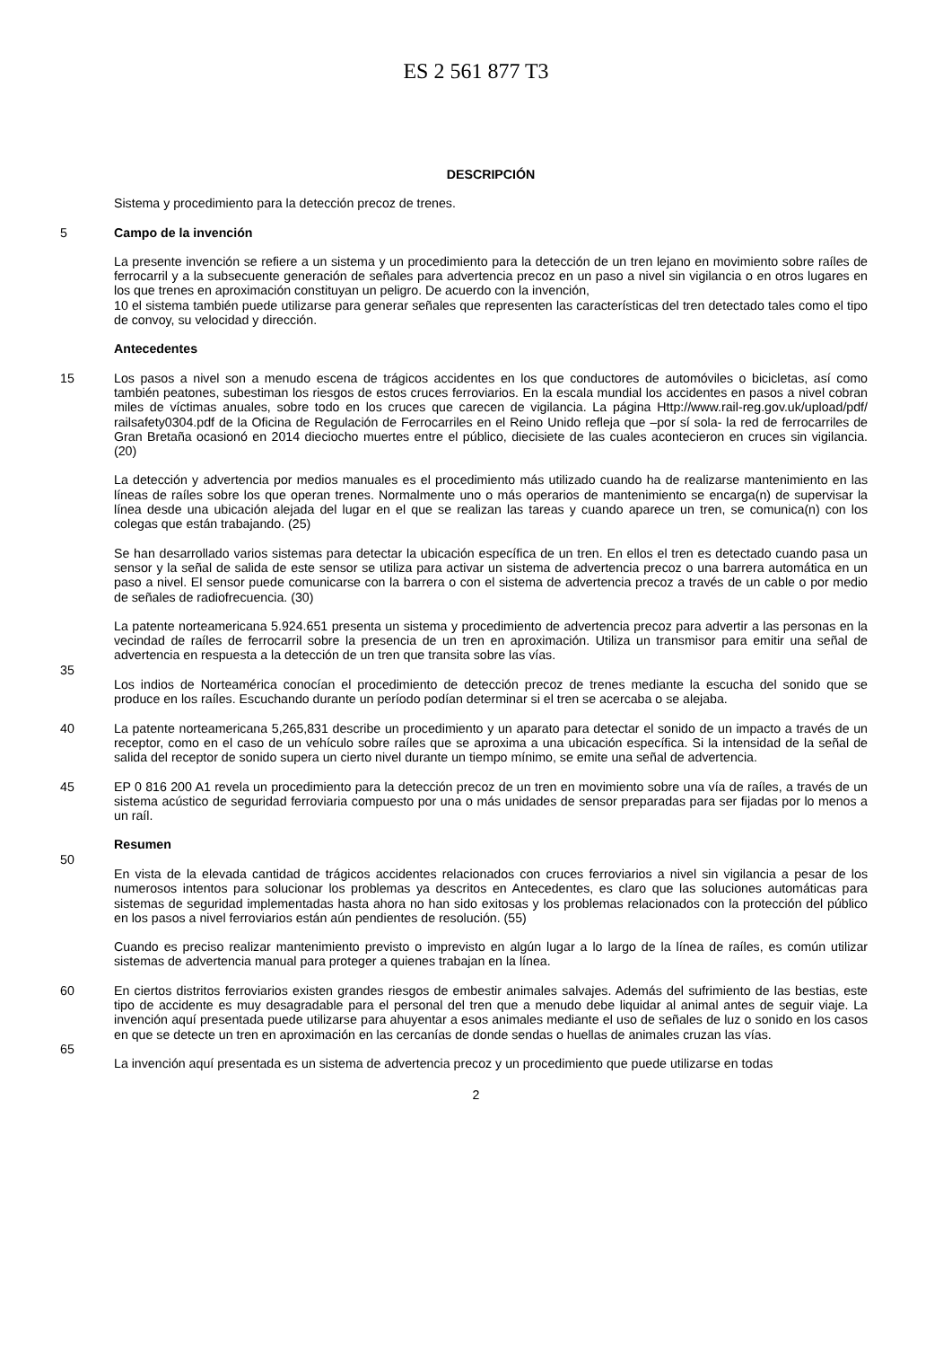ES 2 561 877 T3
DESCRIPCIÓN
Sistema y procedimiento para la detección precoz de trenes.
5 Campo de la invención
La presente invención se refiere a un sistema y un procedimiento para la detección de un tren lejano en movimiento sobre raíles de ferrocarril y a la subsecuente generación de señales para advertencia precoz en un paso a nivel sin vigilancia o en otros lugares en los que trenes en aproximación constituyan un peligro. De acuerdo con la invención,
10 el sistema también puede utilizarse para generar señales que representen las características del tren detectado tales como el tipo de convoy, su velocidad y dirección.
Antecedentes
15 Los pasos a nivel son a menudo escena de trágicos accidentes en los que conductores de automóviles o bicicletas, así como también peatones, subestiman los riesgos de estos cruces ferroviarios. En la escala mundial los accidentes en pasos a nivel cobran miles de víctimas anuales, sobre todo en los cruces que carecen de vigilancia. La página Http://www.rail-reg.gov.uk/upload/pdf/ railsafety0304.pdf de la Oficina de Regulación de Ferrocarriles en el Reino Unido refleja que –por sí sola- la red de ferrocarriles de Gran Bretaña ocasionó en 2014 dieciocho muertes entre el público, diecisiete de las cuales acontecieron en cruces sin vigilancia. (20)
La detección y advertencia por medios manuales es el procedimiento más utilizado cuando ha de realizarse mantenimiento en las líneas de raíles sobre los que operan trenes. Normalmente uno o más operarios de mantenimiento se encarga(n) de supervisar la línea desde una ubicación alejada del lugar en el que se realizan las tareas y cuando aparece un tren, se comunica(n) con los colegas que están trabajando. (25)
Se han desarrollado varios sistemas para detectar la ubicación específica de un tren. En ellos el tren es detectado cuando pasa un sensor y la señal de salida de este sensor se utiliza para activar un sistema de advertencia precoz o una barrera automática en un paso a nivel. El sensor puede comunicarse con la barrera o con el sistema de advertencia precoz a través de un cable o por medio de señales de radiofrecuencia. (30)
La patente norteamericana 5.924.651 presenta un sistema y procedimiento de advertencia precoz para advertir a las personas en la vecindad de raíles de ferrocarril sobre la presencia de un tren en aproximación. Utiliza un transmisor para emitir una señal de advertencia en respuesta a la detección de un tren que transita sobre las vías.
35
Los indios de Norteamérica conocían el procedimiento de detección precoz de trenes mediante la escucha del sonido que se produce en los raíles. Escuchando durante un período podían determinar si el tren se acercaba o se alejaba.
40 La patente norteamericana 5,265,831 describe un procedimiento y un aparato para detectar el sonido de un impacto a través de un receptor, como en el caso de un vehículo sobre raíles que se aproxima a una ubicación específica. Si la intensidad de la señal de salida del receptor de sonido supera un cierto nivel durante un tiempo mínimo, se emite una señal de advertencia.
45 EP 0 816 200 A1 revela un procedimiento para la detección precoz de un tren en movimiento sobre una vía de raíles, a través de un sistema acústico de seguridad ferroviaria compuesto por una o más unidades de sensor preparadas para ser fijadas por lo menos a un raíl.
Resumen
50
En vista de la elevada cantidad de trágicos accidentes relacionados con cruces ferroviarios a nivel sin vigilancia a pesar de los numerosos intentos para solucionar los problemas ya descritos en Antecedentes, es claro que las soluciones automáticas para sistemas de seguridad implementadas hasta ahora no han sido exitosas y los problemas relacionados con la protección del público en los pasos a nivel ferroviarios están aún pendientes de resolución. (55)
Cuando es preciso realizar mantenimiento previsto o imprevisto en algún lugar a lo largo de la línea de raíles, es común utilizar sistemas de advertencia manual para proteger a quienes trabajan en la línea.
60 En ciertos distritos ferroviarios existen grandes riesgos de embestir animales salvajes. Además del sufrimiento de las bestias, este tipo de accidente es muy desagradable para el personal del tren que a menudo debe liquidar al animal antes de seguir viaje. La invención aquí presentada puede utilizarse para ahuyentar a esos animales mediante el uso de señales de luz o sonido en los casos en que se detecte un tren en aproximación en las cercanías de donde sendas o huellas de animales cruzan las vías.
65
La invención aquí presentada es un sistema de advertencia precoz y un procedimiento que puede utilizarse en todas
2